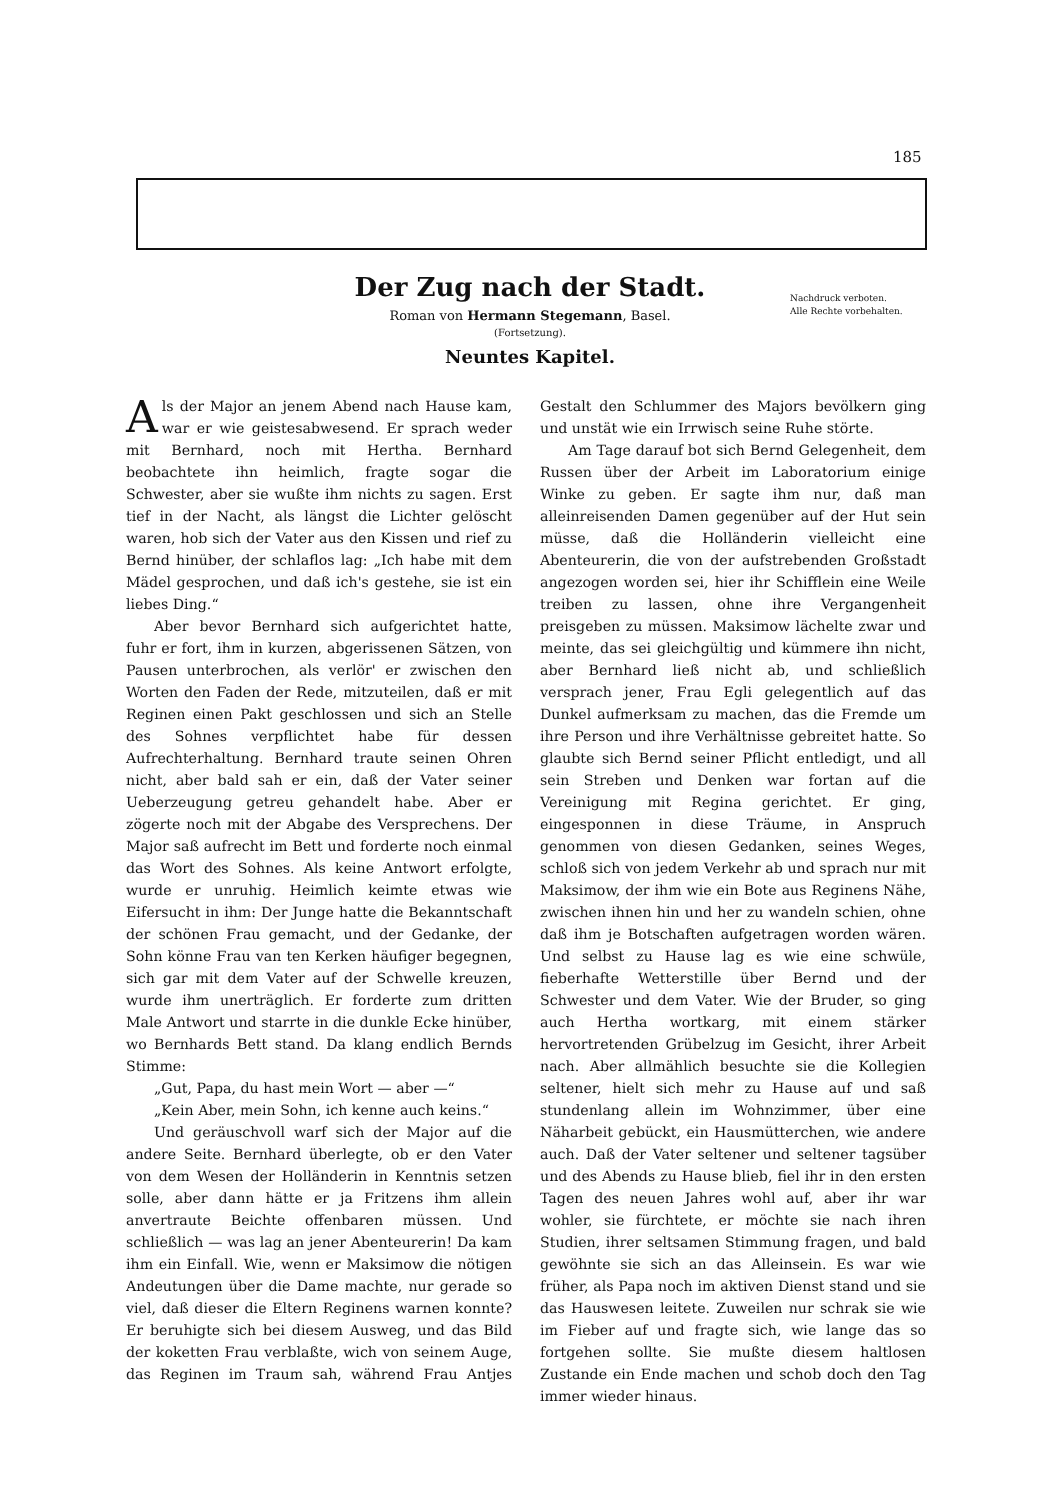185
Der Zug nach der Stadt.
Roman von Hermann Stegemann, Basel.
(Fortsetzung).
Neuntes Kapitel.
Nachdruck verboten.
Alle Rechte vorbehalten.
Als der Major an jenem Abend nach Hause kam, war er wie geistesabwesend. Er sprach weder mit Bernhard, noch mit Hertha. Bernhard beobachtete ihn heimlich, fragte sogar die Schwester, aber sie wußte ihm nichts zu sagen. Erst tief in der Nacht, als längst die Lichter gelöscht waren, hob sich der Vater aus den Kissen und rief zu Bernd hinüber, der schlaflos lag: „Ich habe mit dem Mädel gesprochen, und daß ich's gestehe, sie ist ein liebes Ding.“
Aber bevor Bernhard sich aufgerichtet hatte, fuhr er fort, ihm in kurzen, abgerissenen Sätzen, von Pausen unterbrochen, als verlör' er zwischen den Worten den Faden der Rede, mitzuteilen, daß er mit Reginen einen Pakt geschlossen und sich an Stelle des Sohnes verpflichtet habe für dessen Aufrechterhaltung. Bernhard traute seinen Ohren nicht, aber bald sah er ein, daß der Vater seiner Ueberzeugung getreu gehandelt habe. Aber er zögerte noch mit der Abgabe des Versprechens. Der Major saß aufrecht im Bett und forderte noch einmal das Wort des Sohnes. Als keine Antwort erfolgte, wurde er unruhig. Heimlich keimte etwas wie Eifersucht in ihm: Der Junge hatte die Bekanntschaft der schönen Frau gemacht, und der Gedanke, der Sohn könne Frau van ten Kerken häufiger begegnen, sich gar mit dem Vater auf der Schwelle kreuzen, wurde ihm unerträglich. Er forderte zum dritten Male Antwort und starrte in die dunkle Ecke hinüber, wo Bernhards Bett stand. Da klang endlich Bernds Stimme:
„Gut, Papa, du hast mein Wort — aber —“
„Kein Aber, mein Sohn, ich kenne auch keins.“
Und geräuschvoll warf sich der Major auf die andere Seite. Bernhard überlegte, ob er den Vater von dem Wesen der Holländerin in Kenntnis setzen solle, aber dann hätte er ja Fritzens ihm allein anvertraute Beichte offenbaren müssen. Und schließlich — was lag an jener Abenteurerin! Da kam ihm ein Einfall. Wie, wenn er Maksimow die nötigen Andeutungen über die Dame machte, nur gerade so viel, daß dieser die Eltern Reginens warnen konnte? Er beruhigte sich bei diesem Ausweg, und das Bild der koketten Frau verblaßte, wich von seinem Auge, das Reginen im Traum sah, während Frau Antjes Gestalt den Schlummer des Majors bevölkern ging und unstät wie ein Irrwisch seine Ruhe störte.
Am Tage darauf bot sich Bernd Gelegenheit, dem Russen über der Arbeit im Laboratorium einige Winke zu geben. Er sagte ihm nur, daß man alleinreisenden Damen gegenüber auf der Hut sein müsse, daß die Holländerin vielleicht eine Abenteurerin, die von der aufstrebenden Großstadt angezogen worden sei, hier ihr Schifflein eine Weile treiben zu lassen, ohne ihre Vergangenheit preisgeben zu müssen. Maksimow lächelte zwar und meinte, das sei gleichgültig und kümmere ihn nicht, aber Bernhard ließ nicht ab, und schließlich versprach jener, Frau Egli gelegentlich auf das Dunkel aufmerksam zu machen, das die Fremde um ihre Person und ihre Verhältnisse gebreitet hatte. So glaubte sich Bernd seiner Pflicht entledigt, und all sein Streben und Denken war fortan auf die Vereinigung mit Regina gerichtet. Er ging, eingesponnen in diese Träume, in Anspruch genommen von diesen Gedanken, seines Weges, schloß sich von jedem Verkehr ab und sprach nur mit Maksimow, der ihm wie ein Bote aus Reginens Nähe, zwischen ihnen hin und her zu wandeln schien, ohne daß ihm je Botschaften aufgetragen worden wären. Und selbst zu Hause lag es wie eine schwüle, fieberhafte Wetterstille über Bernd und der Schwester und dem Vater. Wie der Bruder, so ging auch Hertha wortkarg, mit einem stärker hervortretenden Grübelzug im Gesicht, ihrer Arbeit nach. Aber allmählich besuchte sie die Kollegien seltener, hielt sich mehr zu Hause auf und saß stundenlang allein im Wohnzimmer, über eine Näharbeit gebückt, ein Hausmütterchen, wie andere auch. Daß der Vater seltener und seltener tagsüber und des Abends zu Hause blieb, fiel ihr in den ersten Tagen des neuen Jahres wohl auf, aber ihr war wohler, sie fürchtete, er möchte sie nach ihren Studien, ihrer seltsamen Stimmung fragen, und bald gewöhnte sie sich an das Alleinsein. Es war wie früher, als Papa noch im aktiven Dienst stand und sie das Hauswesen leitete. Zuweilen nur schrak sie wie im Fieber auf und fragte sich, wie lange das so fortgehen sollte. Sie mußte diesem haltlosen Zustande ein Ende machen und schob doch den Tag immer wieder hinaus.